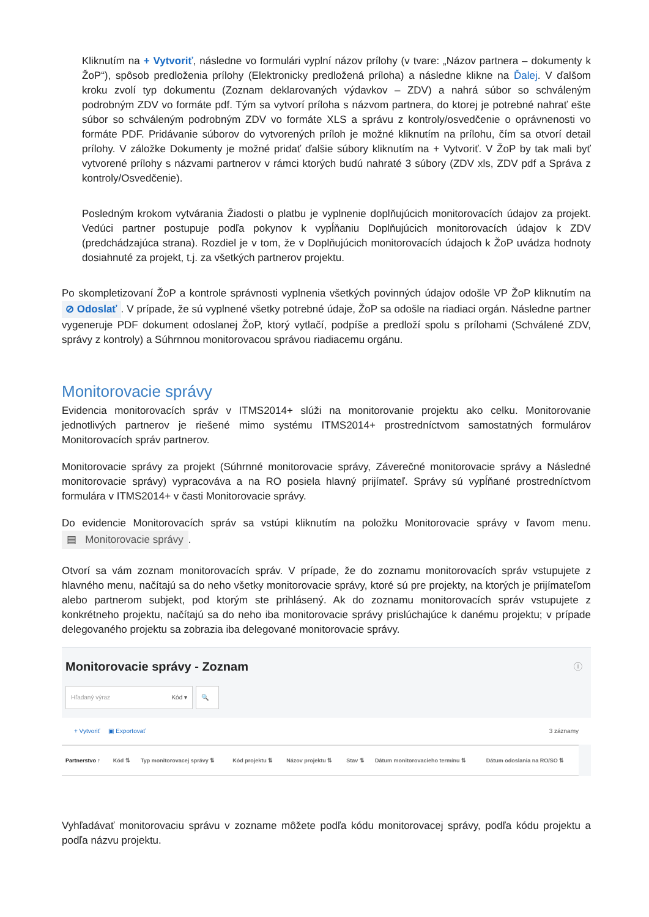Kliknutím na + Vytvoriť, následne vo formulári vyplní názov prílohy (v tvare: „Názov partnera – dokumenty k ŽoP“), spôsob predloženia prílohy (Elektronicky predložená príloha) a následne klikne na Ďalej. V ďalšom kroku zvolí typ dokumentu (Zoznam deklarovaných výdavkov – ZDV) a nahrá súbor so schváleným podrobným ZDV vo formáte pdf. Tým sa vytvorí príloha s názvom partnera, do ktorej je potrebné nahrať ešte súbor so schváleným podrobným ZDV vo formáte XLS a správu z kontroly/osvedčenie o oprávnenosti vo formáte PDF. Pridávanie súborov do vytvorených príloh je možné kliknutím na prílohu, čím sa otvorí detail prílohy. V záložke Dokumenty je možné pridať ďalšie súbory kliknutím na + Vytvoriť. V ŽoP by tak mali byť vytvorené prílohy s názvami partnerov v rámci ktorých budú nahraté 3 súbory (ZDV xls, ZDV pdf a Správa z kontroly/Osvedčenie).
Posledným krokom vytvárania Žiadosti o platbu je vyplnenie doplňujúcich monitorovacích údajov za projekt. Vedúci partner postupuje podľa pokynov k vypĺňaniu Doplňujúcich monitorovacích údajov k ZDV (predchádzajúca strana). Rozdiel je v tom, že v Doplňujúcich monitorovacích údajoch k ŽoP uvádza hodnoty dosiahnuté za projekt, t.j. za všetkých partnerov projektu.
Po skompletizovaní ŽoP a kontrole správnosti vyplnenia všetkých povinných údajov odošle VP ŽoP kliknutím na ⊘ Odoslať. V prípade, že sú vyplnené všetky potrebné údaje, ŽoP sa odošle na riadiaci orgán. Následne partner vygeneruje PDF dokument odoslanej ŽoP, ktorý vytlačí, podpíše a predloží spolu s prílohami (Schválené ZDV, správy z kontroly) a Súhrnnou monitorovacou správou riadiacemu orgánu.
Monitorovacie správy
Evidencia monitorovacích správ v ITMS2014+ slúži na monitorovanie projektu ako celku. Monitorovanie jednotlivých partnerov je riešené mimo systému ITMS2014+ prostredníctvom samostatných formulárov Monitorovacích správ partnerov.
Monitorovacie správy za projekt (Súhrnné monitorovacie správy, Záverečné monitorovacie správy a Následné monitorovacie správy) vypracováva a na RO posiela hlavný prijímateľ. Správy sú vypĺňané prostredníctvom formulára v ITMS2014+ v časti Monitorovacie správy.
Do evidencie Monitorovacích správ sa vstúpi kliknutím na položku Monitorovacie správy v ľavom menu. ▤ Monitorovacie správy.
Otvorí sa vám zoznam monitorovacích správ. V prípade, že do zoznamu monitorovacích správ vstupujete z hlavného menu, načítajú sa do neho všetky monitorovacie správy, ktoré sú pre projekty, na ktorých je prijímateľom alebo partnerom subjekt, pod ktorým ste prihlásený. Ak do zoznamu monitorovacích správ vstupujete z konkrétneho projektu, načítajú sa do neho iba monitorovacie správy prislúchajúce k danému projektu; v prípade delegovaného projektu sa zobrazia iba delegované monitorovacie správy.
Monitorovacie správy - Zoznam ⓘ
Hľadaný výraz Kód ▾ 🔍
+ Vytvoriť ▣ Exportovať 3 záznamy
| Partnerstvo ↑ | Kód ⇅ | Typ monitorovacej správy ⇅ | Kód projektu ⇅ | Názov projektu ⇅ | Stav ⇅ | Dátum monitorovacieho termínu ⇅ | Dátum odoslania na RO/SO ⇅ |
| --- | --- | --- | --- | --- | --- | --- | --- |
Vyhľadávať monitorovaciu správu v zozname môžete podľa kódu monitorovacej správy, podľa kódu projektu a podľa názvu projektu.